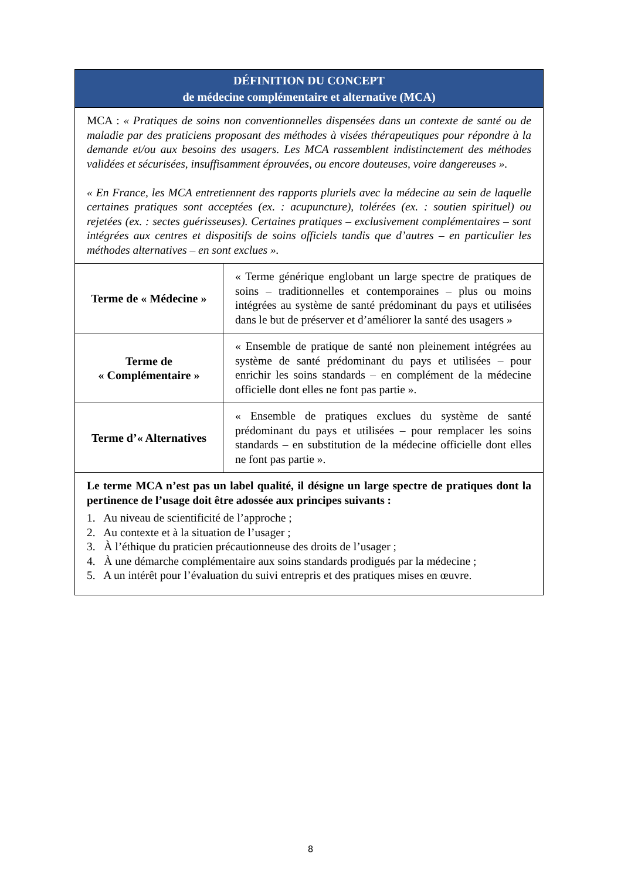| DÉFINITION DU CONCEPT de médecine complémentaire et alternative (MCA) | |
| --- | --- |
| MCA : « Pratiques de soins non conventionnelles dispensées dans un contexte de santé ou de maladie par des praticiens proposant des méthodes à visées thérapeutiques pour répondre à la demande et/ou aux besoins des usagers. Les MCA rassemblent indistinctement des méthodes validées et sécurisées, insuffisamment éprouvées, ou encore douteuses, voire dangereuses ». « En France, les MCA entretiennent des rapports pluriels avec la médecine au sein de laquelle certaines pratiques sont acceptées (ex. : acupuncture), tolérées (ex. : soutien spirituel) ou rejetées (ex. : sectes guérisseuses). Certaines pratiques – exclusivement complémentaires – sont intégrées aux centres et dispositifs de soins officiels tandis que d’autres – en particulier les méthodes alternatives – en sont exclues ». | |
| Terme de « Médecine » | « Terme générique englobant un large spectre de pratiques de soins – traditionnelles et contemporaines – plus ou moins intégrées au système de santé prédominant du pays et utilisées dans le but de préserver et d’améliorer la santé des usagers » |
| Terme de « Complémentaire » | « Ensemble de pratique de santé non pleinement intégrées au système de santé prédominant du pays et utilisées – pour enrichir les soins standards – en complément de la médecine officielle dont elles ne font pas partie ». |
| Terme d’« Alternatives | « Ensemble de pratiques exclues du système de santé prédominant du pays et utilisées – pour remplacer les soins standards – en substitution de la médecine officielle dont elles ne font pas partie ». |
| Le terme MCA n’est pas un label qualité, il désigne un large spectre de pratiques dont la pertinence de l’usage doit être adossée aux principes suivants : 1. Au niveau de scientificité de l’approche ; 2. Au contexte et à la situation de l’usager ; 3. À l’éthique du praticien précautionneuse des droits de l’usager ; 4. À une démarche complémentaire aux soins standards prodigués par la médecine ; 5. A un intérêt pour l’évaluation du suivi entrepris et des pratiques mises en œuvre. | |
8